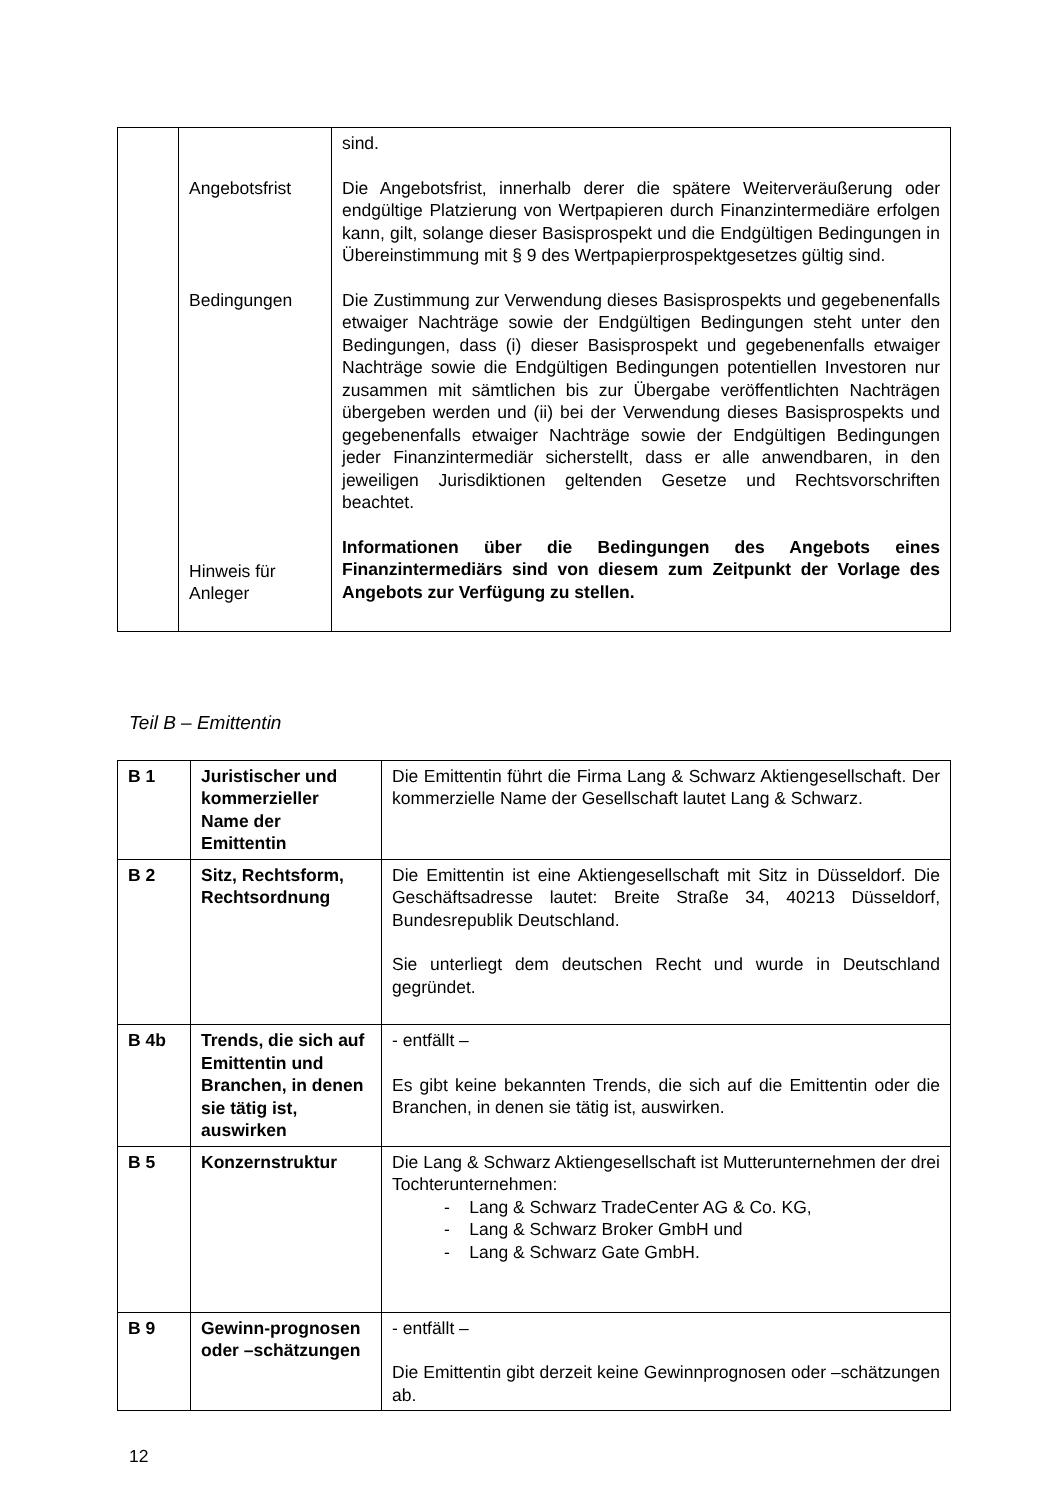| | Angebotsfrist Bedingungen Hinweis für Anleger | sind. Die Angebotsfrist, innerhalb derer die spätere Weiterveräußerung oder endgültige Platzierung von Wertpapieren durch Finanzintermediäre erfolgen kann, gilt, solange dieser Basisprospekt und die Endgültigen Bedingungen in Übereinstimmung mit § 9 des Wertpapierprospektgesetzes gültig sind. Die Zustimmung zur Verwendung dieses Basisprospekts und gegebenenfalls etwaiger Nachträge sowie der Endgültigen Bedingungen steht unter den Bedingungen, dass (i) dieser Basisprospekt und gegebenenfalls etwaiger Nachträge sowie die Endgültigen Bedingungen potentiellen Investoren nur zusammen mit sämtlichen bis zur Übergabe veröffentlichten Nachträgen übergeben werden und (ii) bei der Verwendung dieses Basisprospekts und gegebenenfalls etwaiger Nachträge sowie der Endgültigen Bedingungen jeder Finanzintermediär sicherstellt, dass er alle anwendbaren, in den jeweiligen Jurisdiktionen geltenden Gesetze und Rechtsvorschriften beachtet. Informationen über die Bedingungen des Angebots eines Finanzintermediärs sind von diesem zum Zeitpunkt der Vorlage des Angebots zur Verfügung zu stellen. |
Teil B – Emittentin
| B 1 | Juristischer und kommerzieller Name der Emittentin | Die Emittentin führt die Firma Lang & Schwarz Aktiengesellschaft. Der kommerzielle Name der Gesellschaft lautet Lang & Schwarz. |
| B 2 | Sitz, Rechtsform, Rechtsordnung | Die Emittentin ist eine Aktiengesellschaft mit Sitz in Düsseldorf. Die Geschäftsadresse lautet: Breite Straße 34, 40213 Düsseldorf, Bundesrepublik Deutschland. Sie unterliegt dem deutschen Recht und wurde in Deutschland gegründet. |
| B 4b | Trends, die sich auf Emittentin und Branchen, in denen sie tätig ist, auswirken | - entfällt – Es gibt keine bekannten Trends, die sich auf die Emittentin oder die Branchen, in denen sie tätig ist, auswirken. |
| B 5 | Konzernstruktur | Die Lang & Schwarz Aktiengesellschaft ist Mutterunternehmen der drei Tochterunternehmen: - Lang & Schwarz TradeCenter AG & Co. KG, - Lang & Schwarz Broker GmbH und - Lang & Schwarz Gate GmbH. |
| B 9 | Gewinn-prognosen oder –schätzungen | - entfällt – Die Emittentin gibt derzeit keine Gewinnprognosen oder –schätzungen ab. |
12